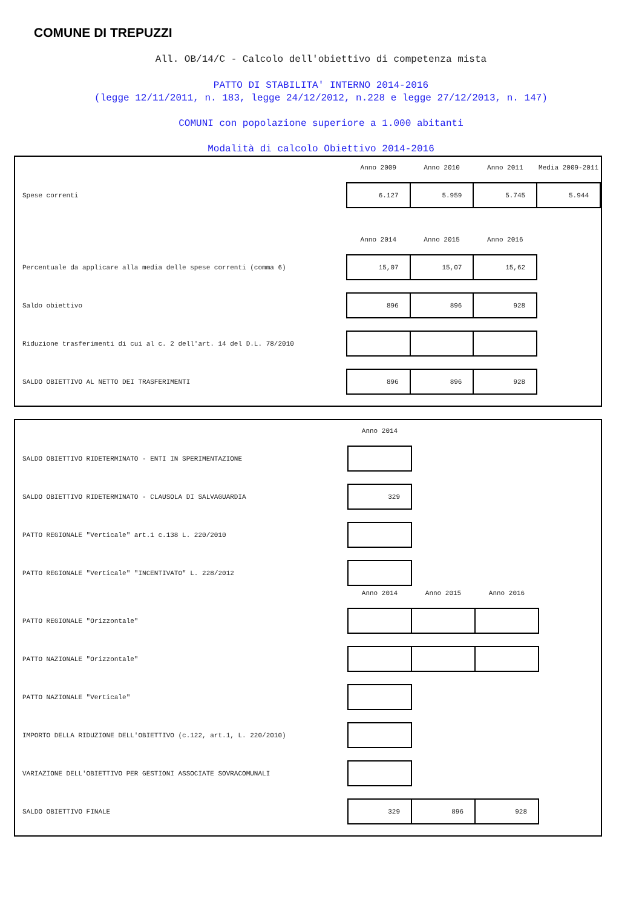COMUNE DI TREPUZZI
All. OB/14/C - Calcolo dell'obiettivo di competenza mista
PATTO DI STABILITA' INTERNO 2014-2016
(legge 12/11/2011, n. 183, legge 24/12/2012, n.228 e legge 27/12/2013, n. 147)
COMUNI con popolazione superiore a 1.000 abitanti
Modalità di calcolo Obiettivo 2014-2016
| | Anno 2009 | Anno 2010 | Anno 2011 | Media 2009-2011 |
| --- | --- | --- | --- | --- |
| Spese correnti | 6.127 | 5.959 | 5.745 | 5.944 |
| | Anno 2014 | Anno 2015 | Anno 2016 | |
| Percentuale da applicare alla media delle spese correnti (comma 6) | 15,07 | 15,07 | 15,62 | |
| Saldo obiettivo | 896 | 896 | 928 | |
| Riduzione trasferimenti di cui al c. 2 dell'art. 14 del D.L. 78/2010 | | | | |
| SALDO OBIETTIVO AL NETTO DEI TRASFERIMENTI | 896 | 896 | 928 | |
| | Anno 2014 | | |
| --- | --- | --- | --- |
| SALDO OBIETTIVO RIDETERMINATO - ENTI IN SPERIMENTAZIONE | | | |
| SALDO OBIETTIVO RIDETERMINATO - CLAUSOLA DI SALVAGUARDIA | 329 | | |
| PATTO REGIONALE "Verticale" art.1 c.138 L. 220/2010 | | | |
| PATTO REGIONALE "Verticale" "INCENTIVATO" L. 228/2012 | | | |
| | Anno 2014 | Anno 2015 | Anno 2016 |
| PATTO REGIONALE "Orizzontale" | | | |
| PATTO NAZIONALE "Orizzontale" | | | |
| PATTO NAZIONALE "Verticale" | | | |
| IMPORTO DELLA RIDUZIONE DELL'OBIETTIVO (c.122, art.1, L. 220/2010) | | | |
| VARIAZIONE DELL'OBIETTIVO PER GESTIONI ASSOCIATE SOVRACOMUNALI | | | |
| SALDO OBIETTIVO FINALE | 329 | 896 | 928 |